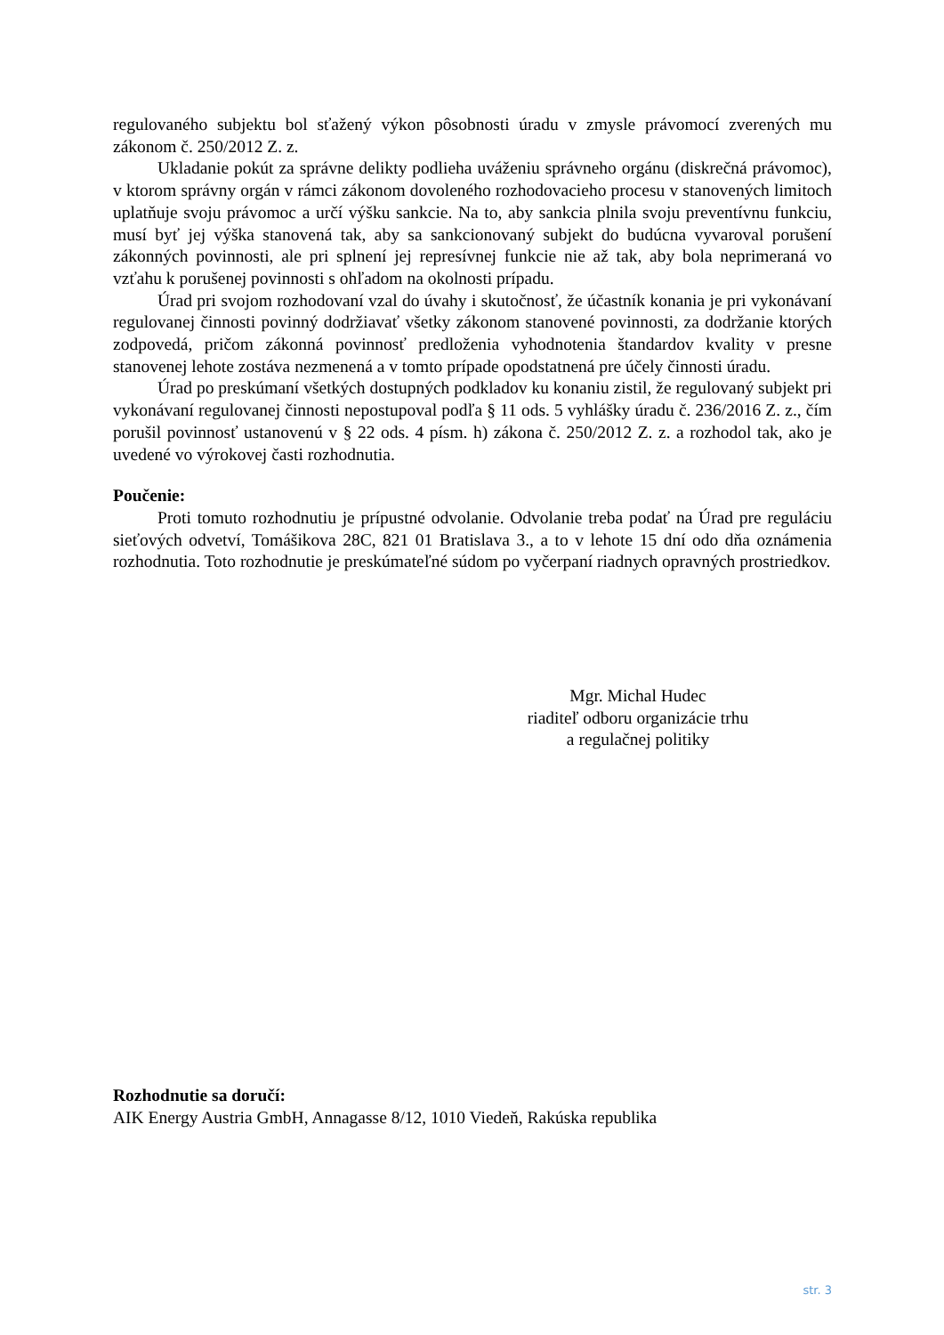regulovaného subjektu bol sťažený výkon pôsobnosti úradu v zmysle právomocí zverených mu zákonom č. 250/2012 Z. z.
Ukladanie pokút za správne delikty podlieha uváženiu správneho orgánu (diskrečná právomoc), v ktorom správny orgán v rámci zákonom dovoleného rozhodovacieho procesu v stanovených limitoch uplatňuje svoju právomoc a určí výšku sankcie. Na to, aby sankcia plnila svoju preventívnu funkciu, musí byť jej výška stanovená tak, aby sa sankcionovaný subjekt do budúcna vyvaroval porušení zákonných povinnosti, ale pri splnení jej represívnej funkcie nie až tak, aby bola neprimeraná vo vzťahu k porušenej povinnosti s ohľadom na okolnosti prípadu.
Úrad pri svojom rozhodovaní vzal do úvahy i skutočnosť, že účastník konania je pri vykonávaní regulovanej činnosti povinný dodržiavať všetky zákonom stanovené povinnosti, za dodržanie ktorých zodpovedá, pričom zákonná povinnosť predloženia vyhodnotenia štandardov kvality v presne stanovenej lehote zostáva nezmenená a v tomto prípade opodstatnená pre účely činnosti úradu.
Úrad po preskúmaní všetkých dostupných podkladov ku konaniu zistil, že regulovaný subjekt pri vykonávaní regulovanej činnosti nepostupoval podľa § 11 ods. 5 vyhlášky úradu č. 236/2016 Z. z., čím porušil povinnosť ustanovenú v § 22 ods. 4 písm. h) zákona č. 250/2012 Z. z. a rozhodol tak, ako je uvedené vo výrokovej časti rozhodnutia.
Poučenie:
Proti tomuto rozhodnutiu je prípustné odvolanie. Odvolanie treba podať na Úrad pre reguláciu sieťových odvetví, Tomášikova 28C, 821 01 Bratislava 3., a to v lehote 15 dní odo dňa oznámenia rozhodnutia. Toto rozhodnutie je preskúmateľné súdom po vyčerpaní riadnych opravných prostriedkov.
Mgr. Michal Hudec
riaditeľ odboru organizácie trhu
a regulačnej politiky
Rozhodnutie sa doručí:
AIK Energy Austria GmbH, Annagasse 8/12, 1010 Viedeň, Rakúska republika
str. 3